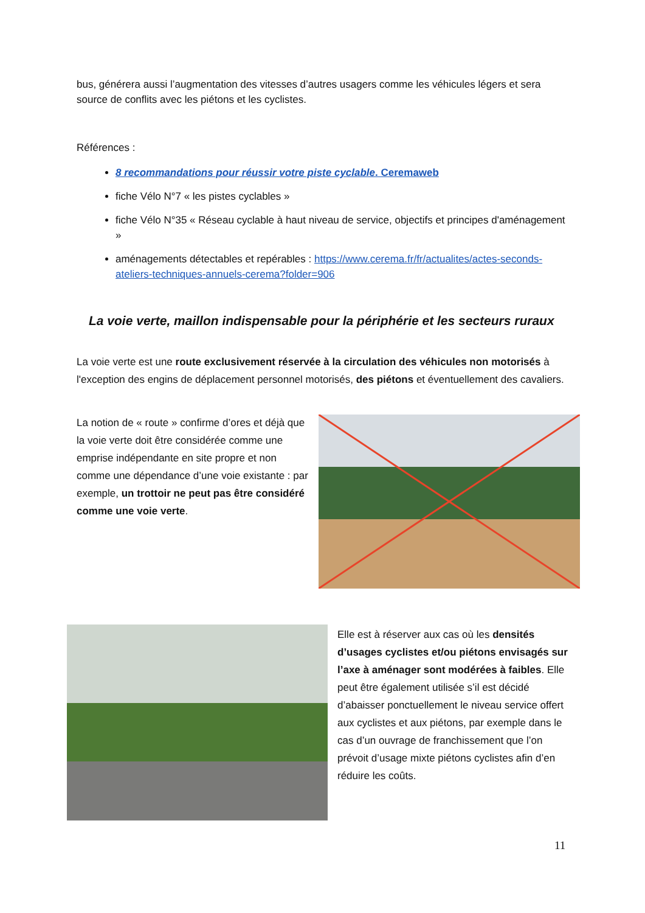bus, générera aussi l’augmentation des vitesses d’autres usagers comme les véhicules légers et sera source de conflits avec les piétons et les cyclistes.
Références :
8 recommandations pour réussir votre piste cyclable. Ceremaweb
fiche Vélo N°7 « les pistes cyclables »
fiche Vélo N°35 « Réseau cyclable à haut niveau de service, objectifs et principes d'aménagement »
aménagements détectables et repérables : https://www.cerema.fr/fr/actualites/actes-seconds-ateliers-techniques-annuels-cerema?folder=906
La voie verte, maillon indispensable pour la périphérie et les secteurs ruraux
La voie verte est une route exclusivement réservée à la circulation des véhicules non motorisés à l'exception des engins de déplacement personnel motorisés, des piétons et éventuellement des cavaliers.
La notion de « route » confirme d’ores et déjà que la voie verte doit être considérée comme une emprise indépendante en site propre et non comme une dépendance d’une voie existante : par exemple, un trottoir ne peut pas être considéré comme une voie verte.
Elle est à réserver aux cas où les densités d’usages cyclistes et/ou piétons envisagés sur l’axe à aménager sont modérées à faibles. Elle peut être également utilisée s’il est décidé d’abaisser ponctuellement le niveau service offert aux cyclistes et aux piétons, par exemple dans le cas d’un ouvrage de franchissement que l’on prévoit d’usage mixte piétons cyclistes afin d’en réduire les coûts.
11